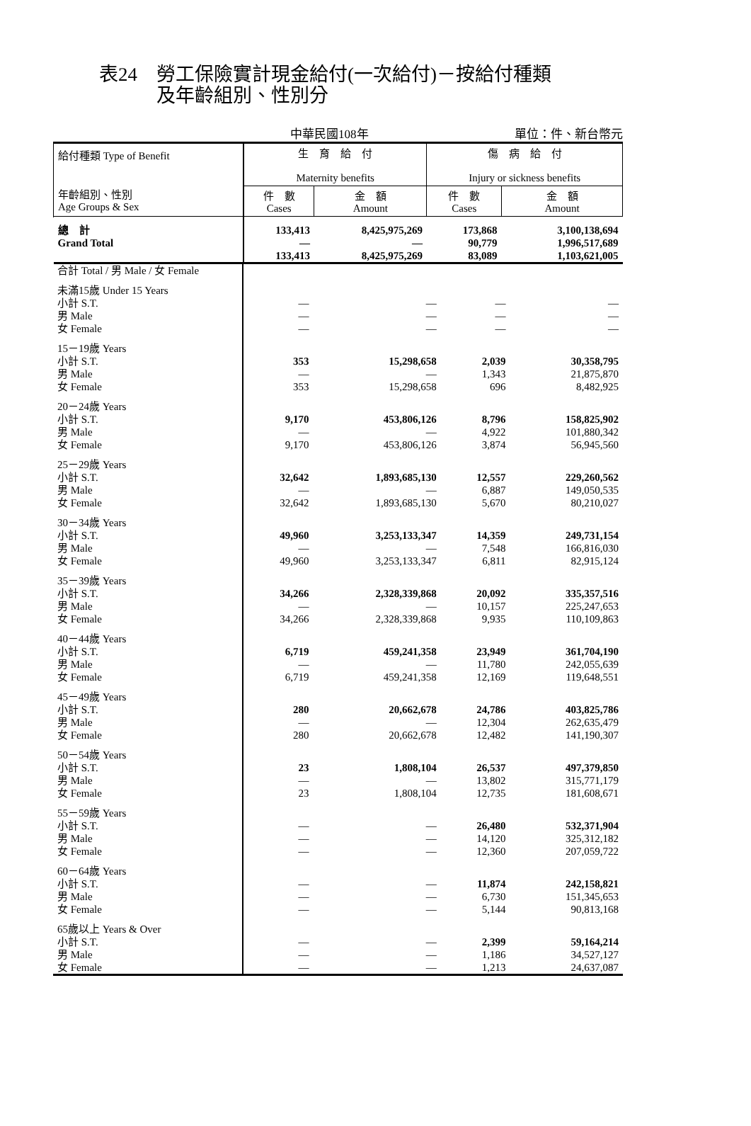表24　勞工保險實計現金給付(一次給付)－按給付種類
　　　及年齡組別、性別分
中華民國108年 單位：件、新台幣元
| 給付種類 Type of Benefit 年齡組別、性別 Age Groups & Sex | 生 育 給 付 Maternity benefits | | 傷 病 給 付 Injury or sickness benefits | |
| --- | --- | --- | --- | --- |
| | 件 數 Cases | 金 額 Amount | 件 數 Cases | 金 額 Amount |
| 總 計 Grand Total | 133,413 — 133,413 | 8,425,975,269 — 8,425,975,269 | 173,868 90,779 83,089 | 3,100,138,694 1,996,517,689 1,103,621,005 |
| 合計 Total / 男 Male / 女 Female | | | | |
| 未滿15歲 Under 15 Years 小計 S.T. 男 Male 女 Female | — — — | — — — | — — — | — — — |
| 15－19歲 Years 小計 S.T. 男 Male 女 Female | 353 — 353 | 15,298,658 — 15,298,658 | 2,039 1,343 696 | 30,358,795 21,875,870 8,482,925 |
| 20－24歲 Years 小計 S.T. 男 Male 女 Female | 9,170 — 9,170 | 453,806,126 — 453,806,126 | 8,796 4,922 3,874 | 158,825,902 101,880,342 56,945,560 |
| 25－29歲 Years 小計 S.T. 男 Male 女 Female | 32,642 — 32,642 | 1,893,685,130 — 1,893,685,130 | 12,557 6,887 5,670 | 229,260,562 149,050,535 80,210,027 |
| 30－34歲 Years 小計 S.T. 男 Male 女 Female | 49,960 — 49,960 | 3,253,133,347 — 3,253,133,347 | 14,359 7,548 6,811 | 249,731,154 166,816,030 82,915,124 |
| 35－39歲 Years 小計 S.T. 男 Male 女 Female | 34,266 — 34,266 | 2,328,339,868 — 2,328,339,868 | 20,092 10,157 9,935 | 335,357,516 225,247,653 110,109,863 |
| 40－44歲 Years 小計 S.T. 男 Male 女 Female | 6,719 — 6,719 | 459,241,358 — 459,241,358 | 23,949 11,780 12,169 | 361,704,190 242,055,639 119,648,551 |
| 45－49歲 Years 小計 S.T. 男 Male 女 Female | 280 — 280 | 20,662,678 — 20,662,678 | 24,786 12,304 12,482 | 403,825,786 262,635,479 141,190,307 |
| 50－54歲 Years 小計 S.T. 男 Male 女 Female | 23 — 23 | 1,808,104 — 1,808,104 | 26,537 13,802 12,735 | 497,379,850 315,771,179 181,608,671 |
| 55－59歲 Years 小計 S.T. 男 Male 女 Female | — — — | — — — | 26,480 14,120 12,360 | 532,371,904 325,312,182 207,059,722 |
| 60－64歲 Years 小計 S.T. 男 Male 女 Female | — — — | — — — | 11,874 6,730 5,144 | 242,158,821 151,345,653 90,813,168 |
| 65歲以上 Years & Over 小計 S.T. 男 Male 女 Female | — — — | — — — | 2,399 1,186 1,213 | 59,164,214 34,527,127 24,637,087 |